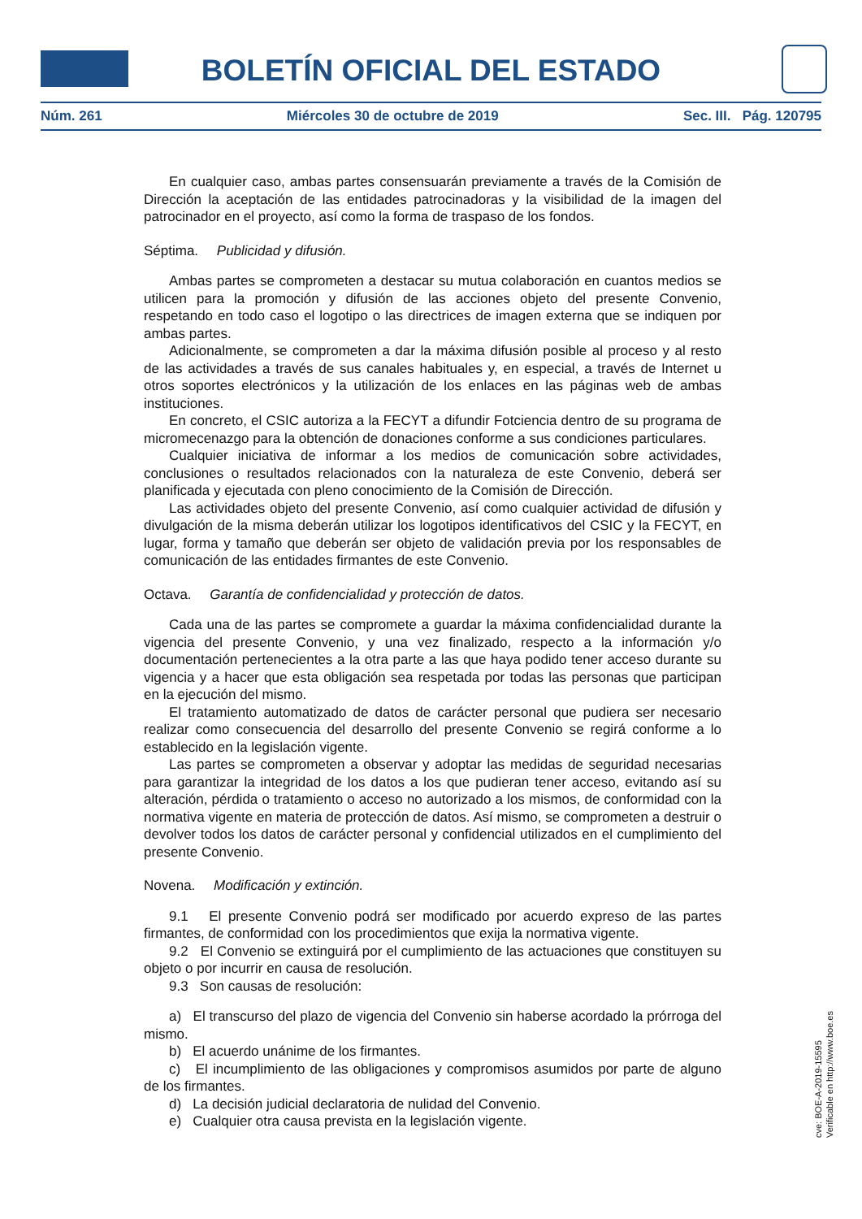BOLETÍN OFICIAL DEL ESTADO
Núm. 261 Miércoles 30 de octubre de 2019 Sec. III. Pág. 120795
En cualquier caso, ambas partes consensuarán previamente a través de la Comisión de Dirección la aceptación de las entidades patrocinadoras y la visibilidad de la imagen del patrocinador en el proyecto, así como la forma de traspaso de los fondos.
Séptima. Publicidad y difusión.
Ambas partes se comprometen a destacar su mutua colaboración en cuantos medios se utilicen para la promoción y difusión de las acciones objeto del presente Convenio, respetando en todo caso el logotipo o las directrices de imagen externa que se indiquen por ambas partes.
Adicionalmente, se comprometen a dar la máxima difusión posible al proceso y al resto de las actividades a través de sus canales habituales y, en especial, a través de Internet u otros soportes electrónicos y la utilización de los enlaces en las páginas web de ambas instituciones.
En concreto, el CSIC autoriza a la FECYT a difundir Fotciencia dentro de su programa de micromecenazgo para la obtención de donaciones conforme a sus condiciones particulares.
Cualquier iniciativa de informar a los medios de comunicación sobre actividades, conclusiones o resultados relacionados con la naturaleza de este Convenio, deberá ser planificada y ejecutada con pleno conocimiento de la Comisión de Dirección.
Las actividades objeto del presente Convenio, así como cualquier actividad de difusión y divulgación de la misma deberán utilizar los logotipos identificativos del CSIC y la FECYT, en lugar, forma y tamaño que deberán ser objeto de validación previa por los responsables de comunicación de las entidades firmantes de este Convenio.
Octava. Garantía de confidencialidad y protección de datos.
Cada una de las partes se compromete a guardar la máxima confidencialidad durante la vigencia del presente Convenio, y una vez finalizado, respecto a la información y/o documentación pertenecientes a la otra parte a las que haya podido tener acceso durante su vigencia y a hacer que esta obligación sea respetada por todas las personas que participan en la ejecución del mismo.
El tratamiento automatizado de datos de carácter personal que pudiera ser necesario realizar como consecuencia del desarrollo del presente Convenio se regirá conforme a lo establecido en la legislación vigente.
Las partes se comprometen a observar y adoptar las medidas de seguridad necesarias para garantizar la integridad de los datos a los que pudieran tener acceso, evitando así su alteración, pérdida o tratamiento o acceso no autorizado a los mismos, de conformidad con la normativa vigente en materia de protección de datos. Así mismo, se comprometen a destruir o devolver todos los datos de carácter personal y confidencial utilizados en el cumplimiento del presente Convenio.
Novena. Modificación y extinción.
9.1 El presente Convenio podrá ser modificado por acuerdo expreso de las partes firmantes, de conformidad con los procedimientos que exija la normativa vigente.
9.2 El Convenio se extinguirá por el cumplimiento de las actuaciones que constituyen su objeto o por incurrir en causa de resolución.
9.3 Son causas de resolución:
a) El transcurso del plazo de vigencia del Convenio sin haberse acordado la prórroga del mismo.
b) El acuerdo unánime de los firmantes.
c) El incumplimiento de las obligaciones y compromisos asumidos por parte de alguno de los firmantes.
d) La decisión judicial declaratoria de nulidad del Convenio.
e) Cualquier otra causa prevista en la legislación vigente.
cve: BOE-A-2019-15595
Verificable en http://www.boe.es